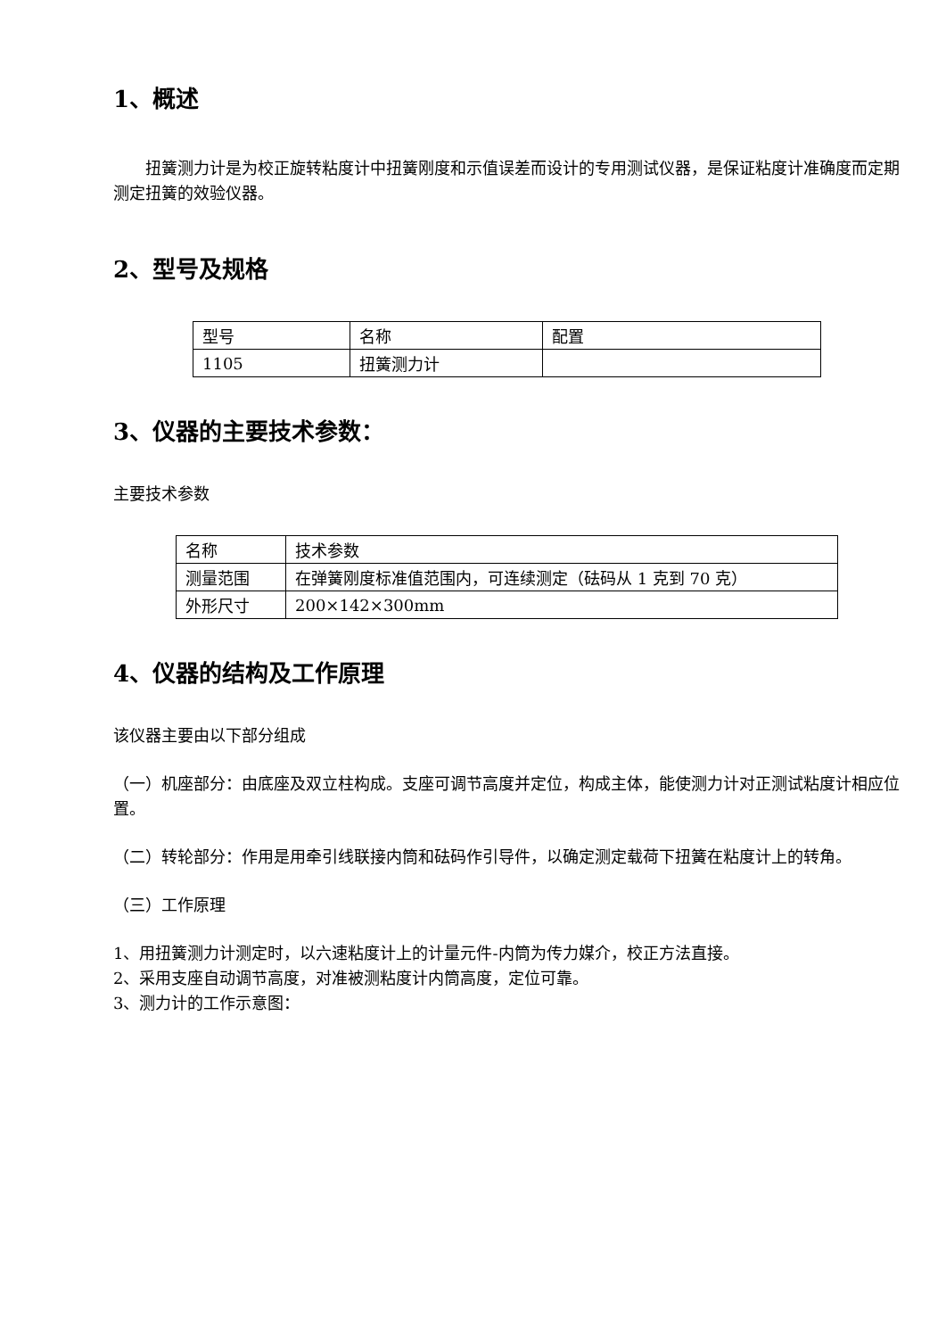1、概述
扭簧测力计是为校正旋转粘度计中扭簧刚度和示值误差而设计的专用测试仪器，是保证粘度计准确度而定期测定扭簧的效验仪器。
2、型号及规格
| 型号 | 名称 | 配置 |
| 1105 | 扭簧测力计 | |
3、仪器的主要技术参数：
主要技术参数
| 名称 | 技术参数 |
| 测量范围 | 在弹簧刚度标准值范围内，可连续测定（砝码从 1 克到 70 克） |
| 外形尺寸 | 200×142×300mm |
4、仪器的结构及工作原理
该仪器主要由以下部分组成
（一）机座部分：由底座及双立柱构成。支座可调节高度并定位，构成主体，能使测力计对正测试粘度计相应位置。
（二）转轮部分：作用是用牵引线联接内筒和砝码作引导件，以确定测定载荷下扭簧在粘度计上的转角。
（三）工作原理
1、用扭簧测力计测定时，以六速粘度计上的计量元件-内筒为传力媒介，校正方法直接。
2、采用支座自动调节高度，对准被测粘度计内筒高度，定位可靠。
3、测力计的工作示意图：